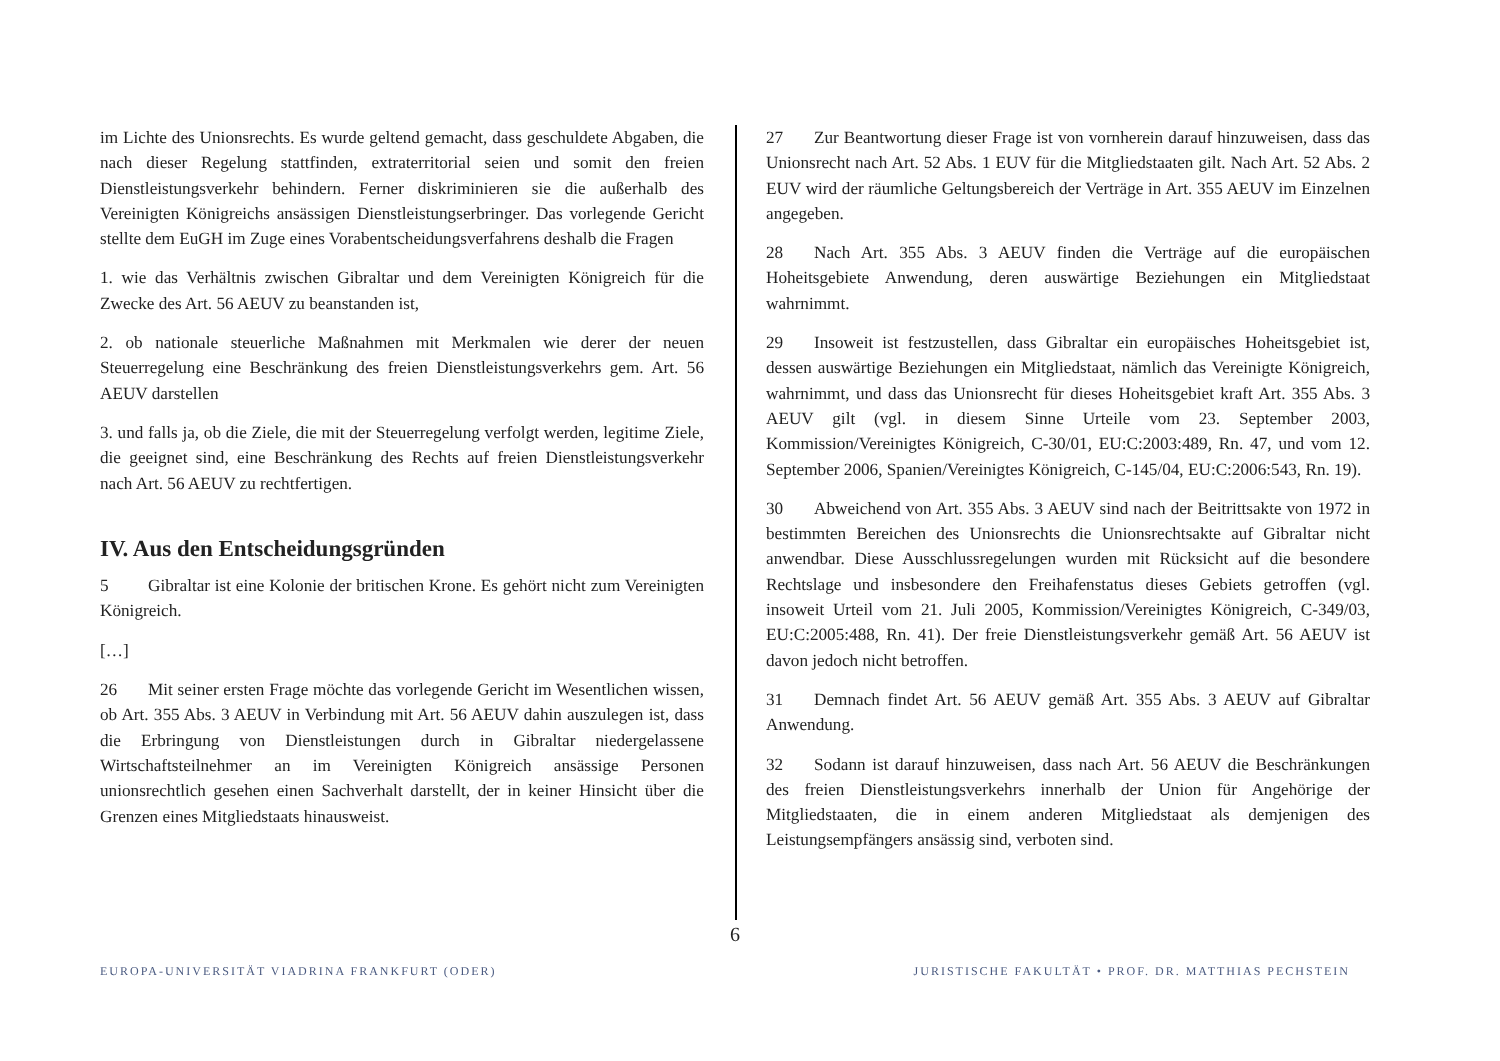im Lichte des Unionsrechts. Es wurde geltend gemacht, dass geschuldete Abgaben, die nach dieser Regelung stattfinden, extraterritorial seien und somit den freien Dienstleistungsverkehr behindern. Ferner diskriminieren sie die außerhalb des Vereinigten Königreichs ansässigen Dienstleistungserbringer. Das vorlegende Gericht stellte dem EuGH im Zuge eines Vorabentscheidungsverfahrens deshalb die Fragen
1. wie das Verhältnis zwischen Gibraltar und dem Vereinigten Königreich für die Zwecke des Art. 56 AEUV zu beanstanden ist,
2. ob nationale steuerliche Maßnahmen mit Merkmalen wie derer der neuen Steuerregelung eine Beschränkung des freien Dienstleistungsverkehrs gem. Art. 56 AEUV darstellen
3. und falls ja, ob die Ziele, die mit der Steuerregelung verfolgt werden, legitime Ziele, die geeignet sind, eine Beschränkung des Rechts auf freien Dienstleistungsverkehr nach Art. 56 AEUV zu rechtfertigen.
IV. Aus den Entscheidungsgründen
5 Gibraltar ist eine Kolonie der britischen Krone. Es gehört nicht zum Vereinigten Königreich.
[…]
26 Mit seiner ersten Frage möchte das vorlegende Gericht im Wesentlichen wissen, ob Art. 355 Abs. 3 AEUV in Verbindung mit Art. 56 AEUV dahin auszulegen ist, dass die Erbringung von Dienstleistungen durch in Gibraltar niedergelassene Wirtschaftsteilnehmer an im Vereinigten Königreich ansässige Personen unionsrechtlich gesehen einen Sachverhalt darstellt, der in keiner Hinsicht über die Grenzen eines Mitgliedstaats hinausweist.
27 Zur Beantwortung dieser Frage ist von vornherein darauf hinzuweisen, dass das Unionsrecht nach Art. 52 Abs. 1 EUV für die Mitgliedstaaten gilt. Nach Art. 52 Abs. 2 EUV wird der räumliche Geltungsbereich der Verträge in Art. 355 AEUV im Einzelnen angegeben.
28 Nach Art. 355 Abs. 3 AEUV finden die Verträge auf die europäischen Hoheitsgebiete Anwendung, deren auswärtige Beziehungen ein Mitgliedstaat wahrnimmt.
29 Insoweit ist festzustellen, dass Gibraltar ein europäisches Hoheitsgebiet ist, dessen auswärtige Beziehungen ein Mitgliedstaat, nämlich das Vereinigte Königreich, wahrnimmt, und dass das Unionsrecht für dieses Hoheitsgebiet kraft Art. 355 Abs. 3 AEUV gilt (vgl. in diesem Sinne Urteile vom 23. September 2003, Kommission/Vereinigtes Königreich, C-30/01, EU:C:2003:489, Rn. 47, und vom 12. September 2006, Spanien/Vereinigtes Königreich, C-145/04, EU:C:2006:543, Rn. 19).
30 Abweichend von Art. 355 Abs. 3 AEUV sind nach der Beitrittsakte von 1972 in bestimmten Bereichen des Unionsrechts die Unionsrechtsakte auf Gibraltar nicht anwendbar. Diese Ausschlussregelungen wurden mit Rücksicht auf die besondere Rechtslage und insbesondere den Freihafenstatus dieses Gebiets getroffen (vgl. insoweit Urteil vom 21. Juli 2005, Kommission/Vereinigtes Königreich, C-349/03, EU:C:2005:488, Rn. 41). Der freie Dienstleistungsverkehr gemäß Art. 56 AEUV ist davon jedoch nicht betroffen.
31 Demnach findet Art. 56 AEUV gemäß Art. 355 Abs. 3 AEUV auf Gibraltar Anwendung.
32 Sodann ist darauf hinzuweisen, dass nach Art. 56 AEUV die Beschränkungen des freien Dienstleistungsverkehrs innerhalb der Union für Angehörige der Mitgliedstaaten, die in einem anderen Mitgliedstaat als demjenigen des Leistungsempfängers ansässig sind, verboten sind.
6
EUROPA-UNIVERSITÄT VIADRINA FRANKFURT (ODER)
JURISTISCHE FAKULTÄT • PROF. DR. MATTHIAS PECHSTEIN